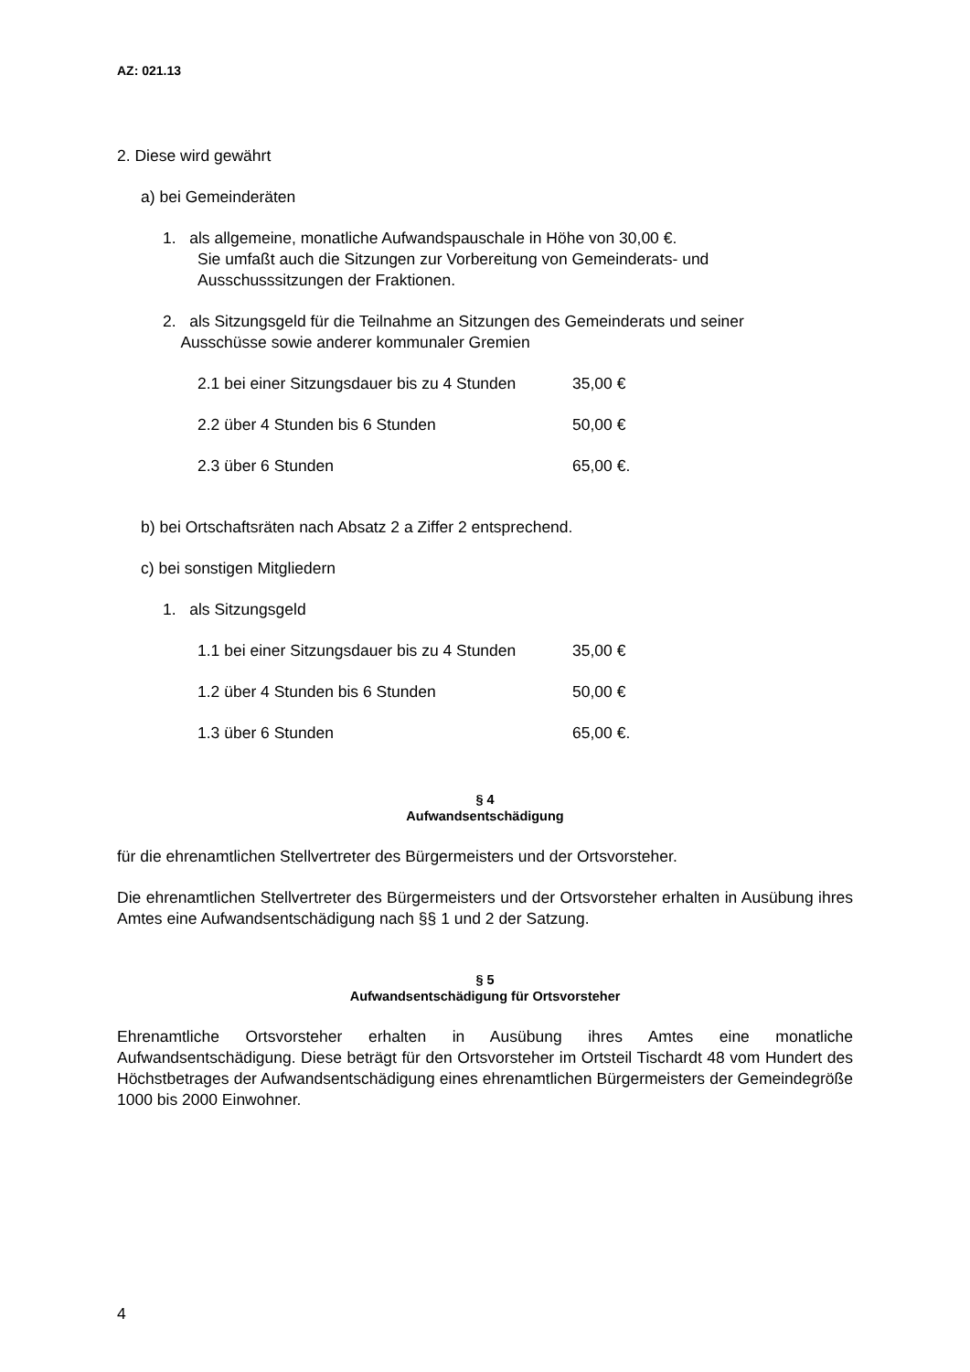AZ: 021.13
2. Diese wird gewährt
a) bei Gemeinderäten
1. als allgemeine, monatliche Aufwandspauschale in Höhe von 30,00 €.
Sie umfaßt auch die Sitzungen zur Vorbereitung von Gemeinderats- und Ausschusssitzungen der Fraktionen.
2. als Sitzungsgeld für die Teilnahme an Sitzungen des Gemeinderats und seiner
Ausschüsse sowie anderer kommunaler Gremien
2.1 bei einer Sitzungsdauer bis zu 4 Stunden 35,00 €
2.2 über 4 Stunden bis 6 Stunden 50,00 €
2.3 über 6 Stunden 65,00 €.
b) bei Ortschaftsräten nach Absatz 2 a Ziffer 2 entsprechend.
c) bei sonstigen Mitgliedern
1. als Sitzungsgeld
1.1 bei einer Sitzungsdauer bis zu 4 Stunden 35,00 €
1.2 über 4 Stunden bis 6 Stunden 50,00 €
1.3 über 6 Stunden 65,00 €.
§ 4
Aufwandsentschädigung
für die ehrenamtlichen Stellvertreter des Bürgermeisters und der Ortsvorsteher.
Die ehrenamtlichen Stellvertreter des Bürgermeisters und der Ortsvorsteher erhalten in Ausübung ihres Amtes eine Aufwandsentschädigung nach §§ 1 und 2 der Satzung.
§ 5
Aufwandsentschädigung für Ortsvorsteher
Ehrenamtliche Ortsvorsteher erhalten in Ausübung ihres Amtes eine monatliche Aufwandsentschädigung. Diese beträgt für den Ortsvorsteher im Ortsteil Tischardt 48 vom Hundert des Höchstbetrages der Aufwandsentschädigung eines ehrenamtlichen Bürgermeisters der Gemeindegröße 1000 bis 2000 Einwohner.
4